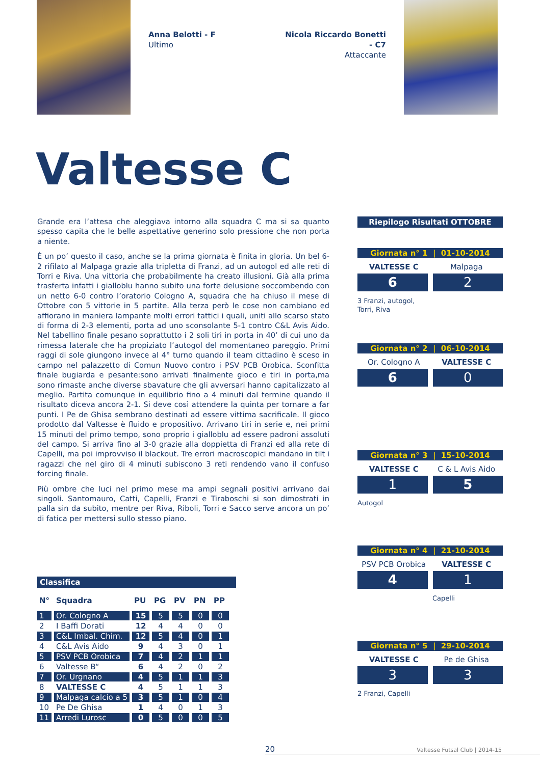Anna Belotti - F
Ultimo
Nicola Riccardo Bonetti - C7
Attaccante
Valtesse C
Grande era l’attesa che aleggiava intorno alla squadra C ma si sa quanto spesso capita che le belle aspettative generino solo pressione che non porta a niente.
È un po’ questo il caso, anche se la prima giornata è finita in gloria. Un bel 6-2 rifilato al Malpaga grazie alla tripletta di Franzi, ad un autogol ed alle reti di Torri e Riva. Una vittoria che probabilmente ha creato illusioni. Già alla prima trasferta infatti i gialloblu hanno subito una forte delusione soccombendo con un netto 6-0 contro l’oratorio Cologno A, squadra che ha chiuso il mese di Ottobre con 5 vittorie in 5 partite. Alla terza però le cose non cambiano ed affiorano in maniera lampante molti errori tattici i quali, uniti allo scarso stato di forma di 2-3 elementi, porta ad uno sconsolante 5-1 contro C&L Avis Aido. Nel tabellino finale pesano soprattutto i 2 soli tiri in porta in 40’ di cui uno da rimessa laterale che ha propiziato l’autogol del momentaneo pareggio. Primi raggi di sole giungono invece al 4° turno quando il team cittadino è sceso in campo nel palazzetto di Comun Nuovo contro i PSV PCB Orobica. Sconfitta finale bugiarda e pesante:sono arrivati finalmente gioco e tiri in porta,ma sono rimaste anche diverse sbavature che gli avversari hanno capitalizzato al meglio. Partita comunque in equilibrio fino a 4 minuti dal termine quando il risultato diceva ancora 2-1. Si deve così attendere la quinta per tornare a far punti. I Pe de Ghisa sembrano destinati ad essere vittima sacrificale. Il gioco prodotto dal Valtesse è fluido e propositivo. Arrivano tiri in serie e, nei primi 15 minuti del primo tempo, sono proprio i gialloblu ad essere padroni assoluti del campo. Si arriva fino al 3-0 grazie alla doppietta di Franzi ed alla rete di Capelli, ma poi improvviso il blackout. Tre errori macroscopici mandano in tilt i ragazzi che nel giro di 4 minuti subiscono 3 reti rendendo vano il confuso forcing finale.
Più ombre che luci nel primo mese ma ampi segnali positivi arrivano dai singoli. Santomauro, Catti, Capelli, Franzi e Tiraboschi si son dimostrati in palla sin da subito, mentre per Riva, Riboli, Torri e Sacco serve ancora un po’ di fatica per mettersi sullo stesso piano.
Classifica
| N° | Squadra | PU | PG | PV | PN | PP |
| --- | --- | --- | --- | --- | --- | --- |
| 1 | Or. Cologno A | 15 | 5 | 5 | 0 | 0 |
| 2 | I Baffi Dorati | 12 | 4 | 4 | 0 | 0 |
| 3 | C&L Imbal. Chim. | 12 | 5 | 4 | 0 | 1 |
| 4 | C&L Avis Aido | 9 | 4 | 3 | 0 | 1 |
| 5 | PSV PCB Orobica | 7 | 4 | 2 | 1 | 1 |
| 6 | Valtesse B“ | 6 | 4 | 2 | 0 | 2 |
| 7 | Or. Urgnano | 4 | 5 | 1 | 1 | 3 |
| 8 | VALTESSE C | 4 | 5 | 1 | 1 | 3 |
| 9 | Malpaga calcio a 5 | 3 | 5 | 1 | 0 | 4 |
| 10 | Pe De Ghisa | 1 | 4 | 0 | 1 | 3 |
| 11 | Arredi Lurosc | 0 | 5 | 0 | 0 | 5 |
Riepilogo Risultati OTTOBRE
Giornata n° 1 | 01-10-2014
VALTESSE C Malpaga
6 2
3 Franzi, autogol,
Torri, Riva
Giornata n° 2 | 06-10-2014
Or. Cologno A VALTESSE C
6 0
Giornata n° 3 | 15-10-2014
VALTESSE C C & L Avis Aido
1 5
Autogol
Giornata n° 4 | 21-10-2014
PSV PCB Orobica VALTESSE C
4 1
Capelli
Giornata n° 5 | 29-10-2014
VALTESSE C Pe de Ghisa
3 3
2 Franzi, Capelli
20 Valtesse Futsal Club | 2014-15